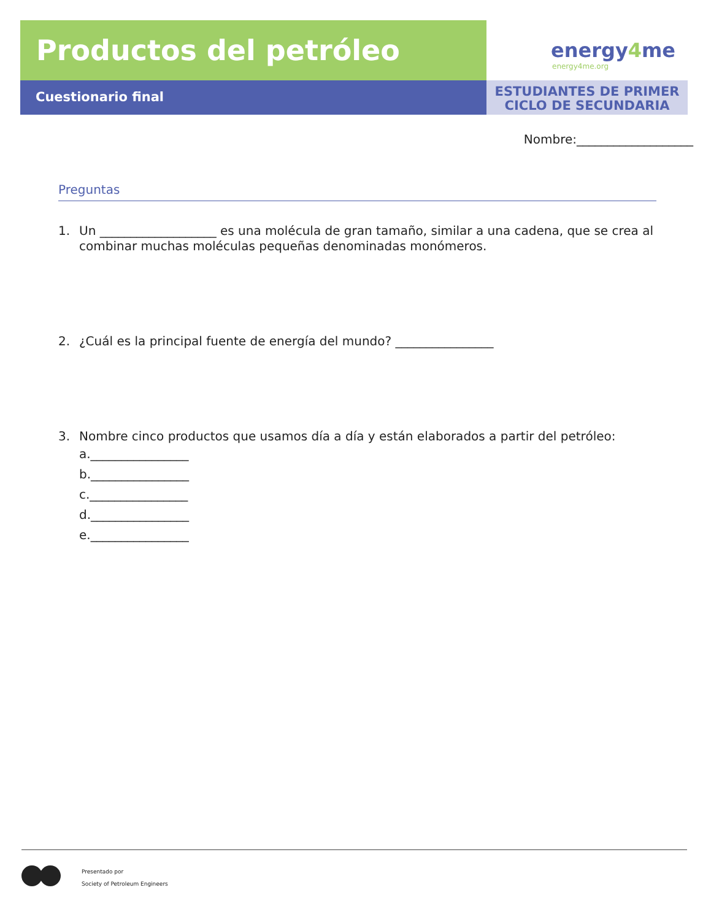Productos del petróleo
energy4me
energy4me.org
Cuestionario final
ESTUDIANTES DE PRIMER
CICLO DE SECUNDARIA
Nombre:___________________
Preguntas
1. Un ___________________ es una molécula de gran tamaño, similar a una cadena, que se crea al combinar muchas moléculas pequeñas denominadas monómeros.
2. ¿Cuál es la principal fuente de energía del mundo? ________________
3. Nombre cinco productos que usamos día a día y están elaborados a partir del petróleo:
a.________________
b.________________
c.________________
d.________________
e.________________
Presentado por
Society of Petroleum Engineers